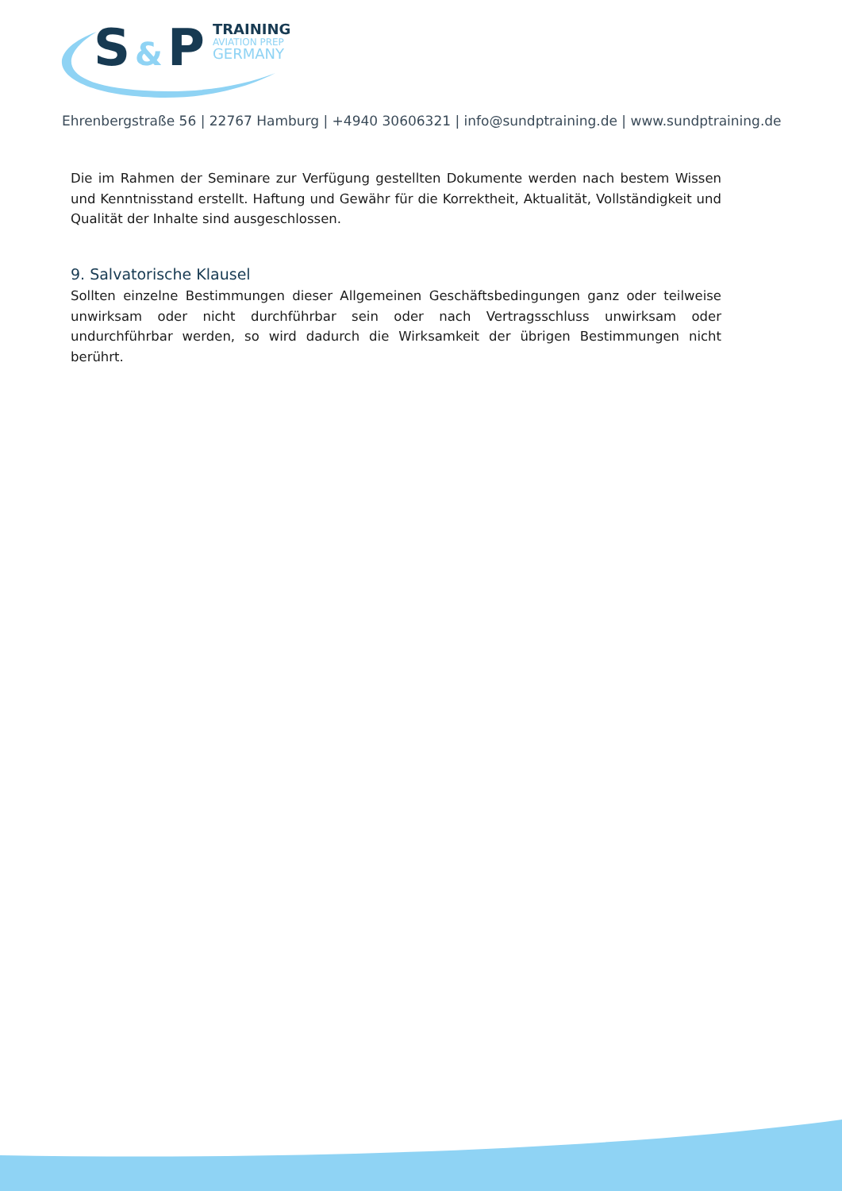S & P
TRAINING
AVIATION PREP
GERMANY
Ehrenbergstraße 56 | 22767 Hamburg | +4940 30606321 | info@sundptraining.de | www.sundptraining.de
Die im Rahmen der Seminare zur Verfügung gestellten Dokumente werden nach bestem Wissen und Kenntnisstand erstellt. Haftung und Gewähr für die Korrektheit, Aktualität, Vollständigkeit und Qualität der Inhalte sind ausgeschlossen.
9. Salvatorische Klausel
Sollten einzelne Bestimmungen dieser Allgemeinen Geschäftsbedingungen ganz oder teilweise unwirksam oder nicht durchführbar sein oder nach Vertragsschluss unwirksam oder undurchführbar werden, so wird dadurch die Wirksamkeit der übrigen Bestimmungen nicht berührt.